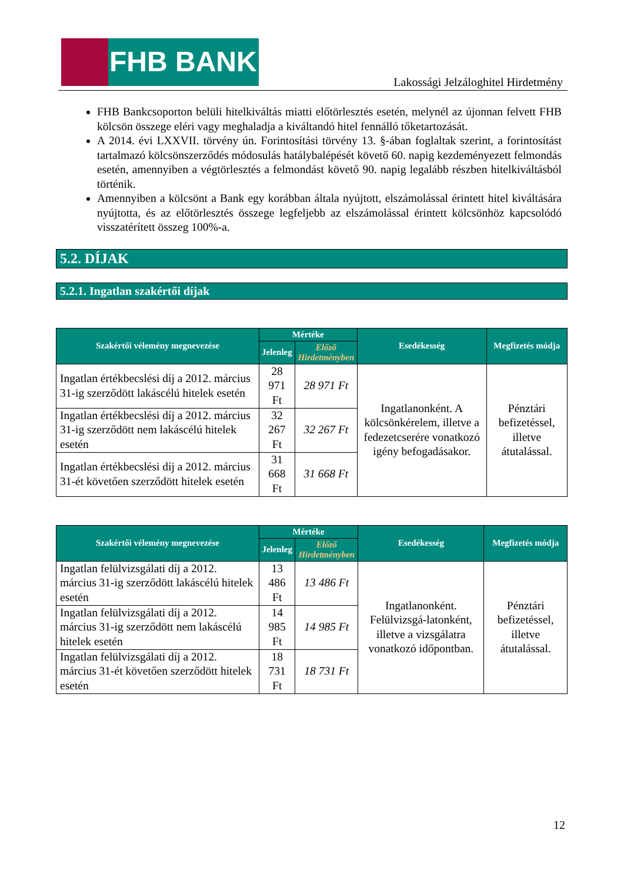FHB BANK
Lakossági Jelzáloghitel Hirdetmény
FHB Bankcsoporton belüli hitelkiváltás miatti előtörlesztés esetén, melynél az újonnan felvett FHB kölcsön összege eléri vagy meghaladja a kiváltandó hitel fennálló tőketartozását.
A 2014. évi LXXVII. törvény ún. Forintosítási törvény 13. §-ában foglaltak szerint, a forintosítást tartalmazó kölcsönszerződés módosulás hatálybalépését követő 60. napig kezdeményezett felmondás esetén, amennyiben a végtörlesztés a felmondást követő 90. napig legalább részben hitelkiváltásból történik.
Amennyiben a kölcsönt a Bank egy korábban általa nyújtott, elszámolással érintett hitel kiváltására nyújtotta, és az előtörlesztés összege legfeljebb az elszámolással érintett kölcsönhöz kapcsolódó visszatérített összeg 100%-a.
5.2. DÍJAK
5.2.1. Ingatlan szakértői díjak
| Szakértői vélemény megnevezése | Mértéke | | Esedékesség | Megfizetés módja |
| --- | --- | --- | --- | --- |
| | Jelenleg | Előző Hirdetményben | | |
| Ingatlan értékbecslési díj a 2012. március 31-ig szerződött lakáscélú hitelek esetén | 28 971 Ft | 28 971 Ft | Ingatlanonként. A kölcsönkérelem, illetve a fedezetcserére vonatkozó igény befogadásakor. | Pénztári befizetéssel, illetve átutalással. |
| Ingatlan értékbecslési díj a 2012. március 31-ig szerződött nem lakáscélú hitelek esetén | 32 267 Ft | 32 267 Ft | | |
| Ingatlan értékbecslési díj a 2012. március 31-ét követően szerződött hitelek esetén | 31 668 Ft | 31 668 Ft | | |
| Szakértői vélemény megnevezése | Mértéke | | Esedékesség | Megfizetés módja |
| --- | --- | --- | --- | --- |
| | Jelenleg | Előző Hirdetményben | | |
| Ingatlan felülvizsgálati díj a 2012. március 31-ig szerződött lakáscélú hitelek esetén | 13 486 Ft | 13 486 Ft | Ingatlanonként. Felülvizsgá-latonként, illetve a vizsgálatra vonatkozó időpontban. | Pénztári befizetéssel, illetve átutalással. |
| Ingatlan felülvizsgálati díj a 2012. március 31-ig szerződött nem lakáscélú hitelek esetén | 14 985 Ft | 14 985 Ft | | |
| Ingatlan felülvizsgálati díj a 2012. március 31-ét követően szerződött hitelek esetén | 18 731 Ft | 18 731 Ft | | |
12